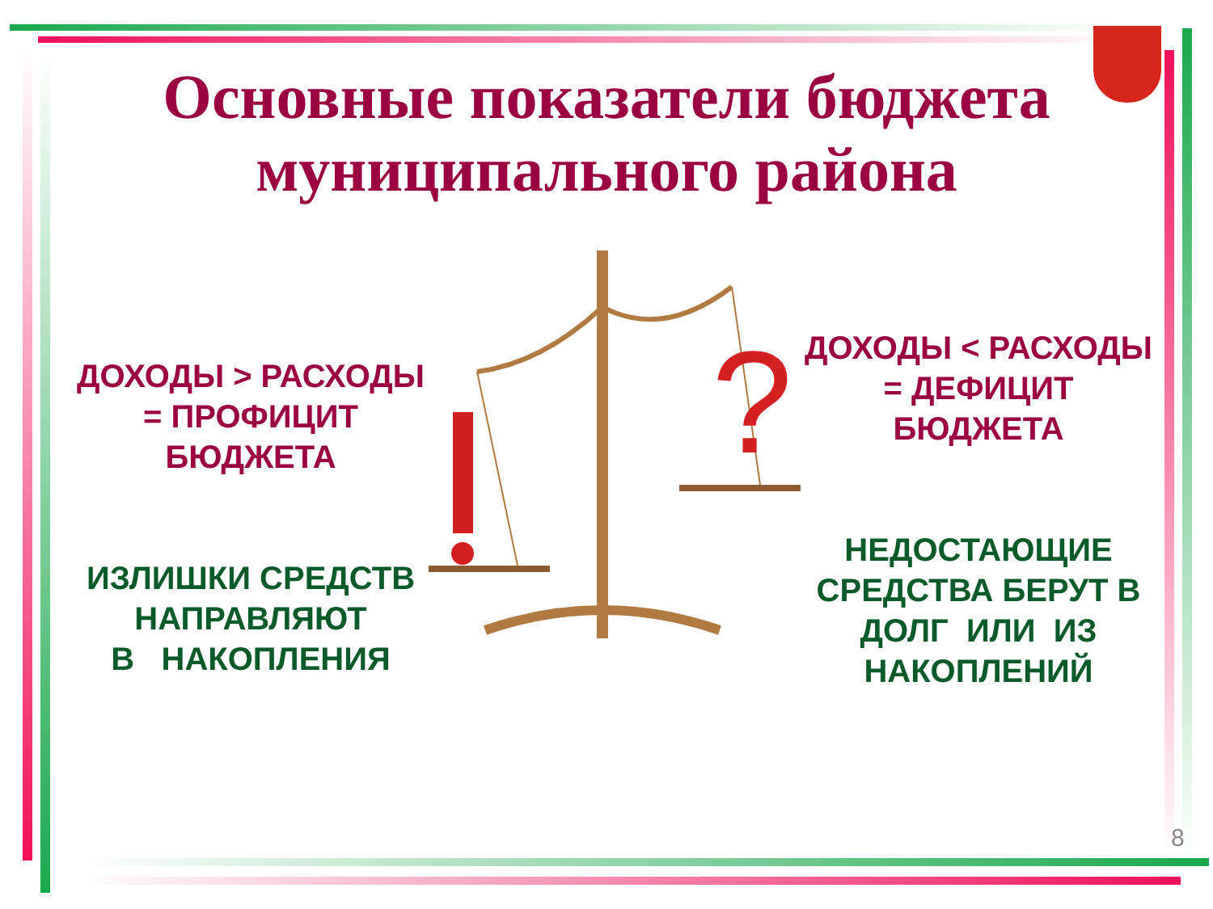Основные показатели бюджета
муниципального района
?
ДОХОДЫ > РАСХОДЫ
= ПРОФИЦИТ
БЮДЖЕТА
ДОХОДЫ < РАСХОДЫ
= ДЕФИЦИТ
БЮДЖЕТА
ИЗЛИШКИ СРЕДСТВ
НАПРАВЛЯЮТ
В НАКОПЛЕНИЯ
НЕДОСТАЮЩИЕ СРЕДСТВА БЕРУТ В ДОЛГ ИЛИ ИЗ НАКОПЛЕНИЙ
8